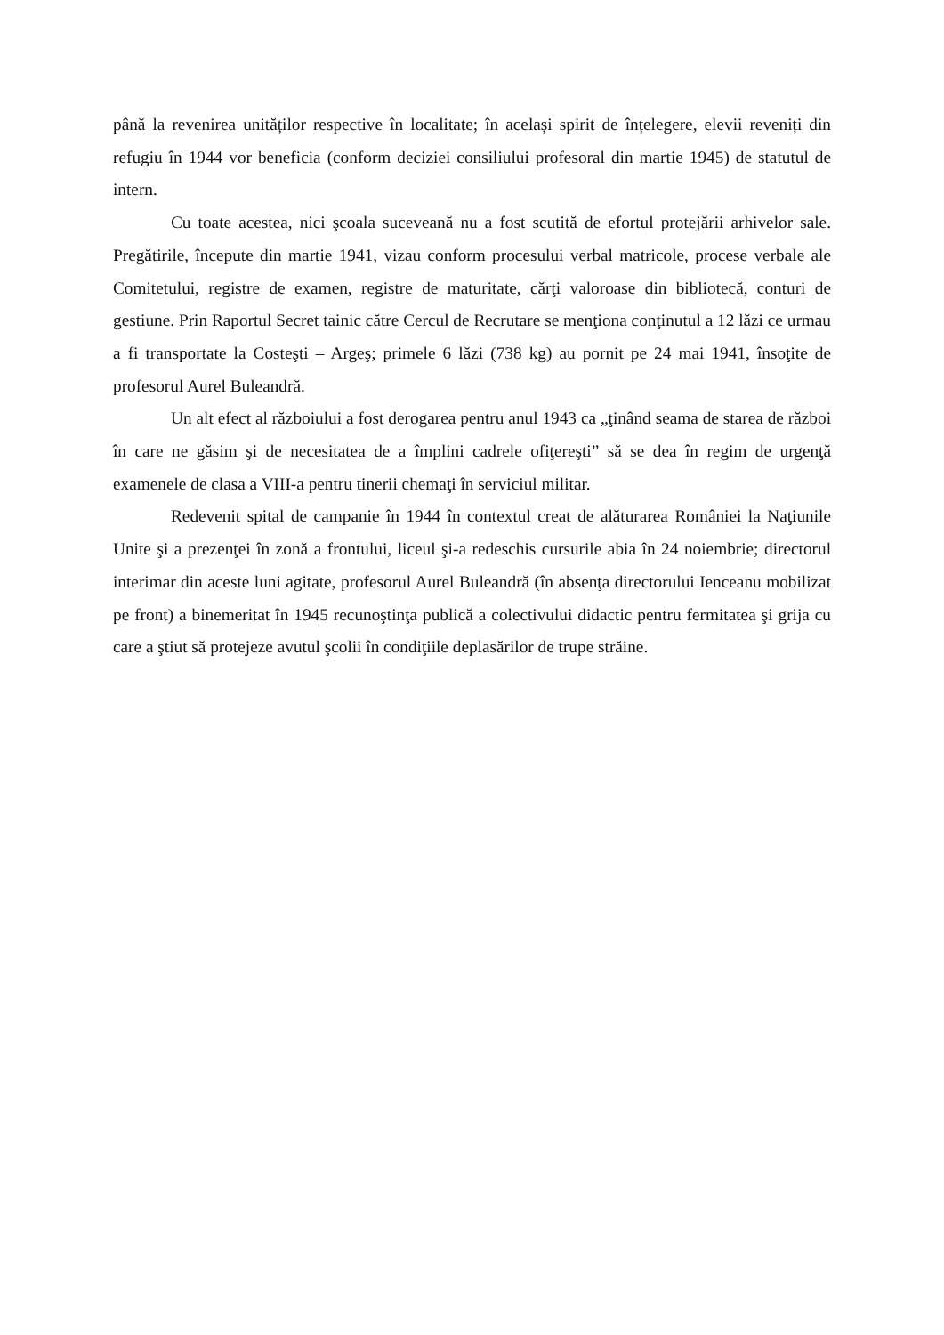până la revenirea unităților respective în localitate; în același spirit de înțelegere, elevii reveniți din refugiu în 1944 vor beneficia (conform deciziei consiliului profesoral din martie 1945) de statutul de intern.
Cu toate acestea, nici şcoala suceveană nu a fost scutită de efortul protejării arhivelor sale. Pregătirile, începute din martie 1941, vizau conform procesului verbal matricole, procese verbale ale Comitetului, registre de examen, registre de maturitate, cărţi valoroase din bibliotecă, conturi de gestiune. Prin Raportul Secret tainic către Cercul de Recrutare se menţiona conţinutul a 12 lăzi ce urmau a fi transportate la Costeşti – Argeş; primele 6 lăzi (738 kg) au pornit pe 24 mai 1941, însoţite de profesorul Aurel Buleandră.
Un alt efect al războiului a fost derogarea pentru anul 1943 ca „ţinând seama de starea de război în care ne găsim şi de necesitatea de a împlini cadrele ofiţereşti” să se dea în regim de urgenţă examenele de clasa a VIII-a pentru tinerii chemaţi în serviciul militar.
Redevenit spital de campanie în 1944 în contextul creat de alăturarea României la Naţiunile Unite şi a prezenţei în zonă a frontului, liceul şi-a redeschis cursurile abia în 24 noiembrie; directorul interimar din aceste luni agitate, profesorul Aurel Buleandră (în absenţa directorului Ienceanu mobilizat pe front) a binemeritat în 1945 recunoştinţa publică a colectivului didactic pentru fermitatea şi grija cu care a ştiut să protejeze avutul şcolii în condiţiile deplasărilor de trupe străine.